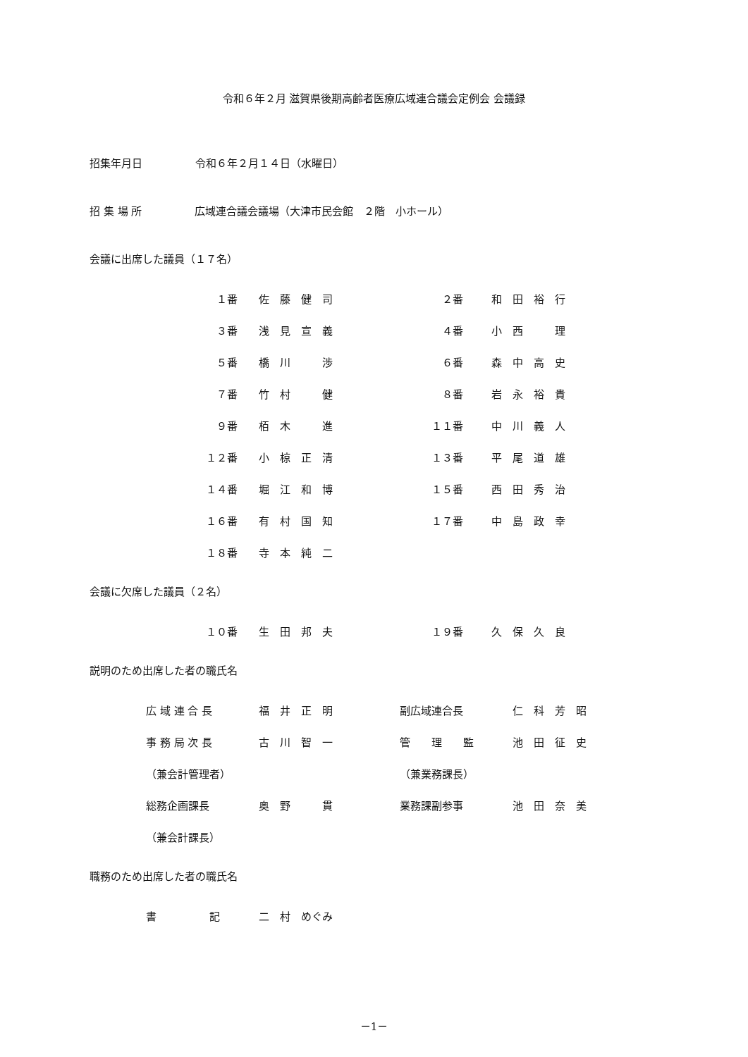令和６年２月 滋賀県後期高齢者医療広域連合議会定例会 会議録
招集年月日　　　　　令和６年２月１４日（水曜日）
招 集 場 所　　　　　広域連合議会議場（大津市民会館　２階　小ホール）
会議に出席した議員（１７名）
| １番 | 佐 藤 健 司 | ２番 | 和 田 裕 行 |
| ３番 | 浅 見 宣 義 | ４番 | 小 西 理 |
| ５番 | 橋 川 渉 | ６番 | 森 中 高 史 |
| ７番 | 竹 村 健 | ８番 | 岩 永 裕 貴 |
| ９番 | 栢 木 進 | １１番 | 中 川 義 人 |
| １２番 | 小 椋 正 清 | １３番 | 平 尾 道 雄 |
| １４番 | 堀 江 和 博 | １５番 | 西 田 秀 治 |
| １６番 | 有 村 国 知 | １７番 | 中 島 政 幸 |
| １８番 | 寺 本 純 二 | | |
会議に欠席した議員（２名）
| １０番 | 生 田 邦 夫 | １９番 | 久 保 久 良 |
説明のため出席した者の職氏名
| 広 域 連 合 長 | 福 井 正 明 | 副広域連合長 | 仁 科 芳 昭 |
| 事 務 局 次 長 | 古 川 智 一 | 管 理 監 | 池 田 征 史 |
| （兼会計管理者） | | （兼業務課長） | |
| 総務企画課長 | 奥 野 貫 | 業務課副参事 | 池 田 奈 美 |
| （兼会計課長） | | | |
職務のため出席した者の職氏名
| 書 記 | 二 村 めぐみ |
－1－